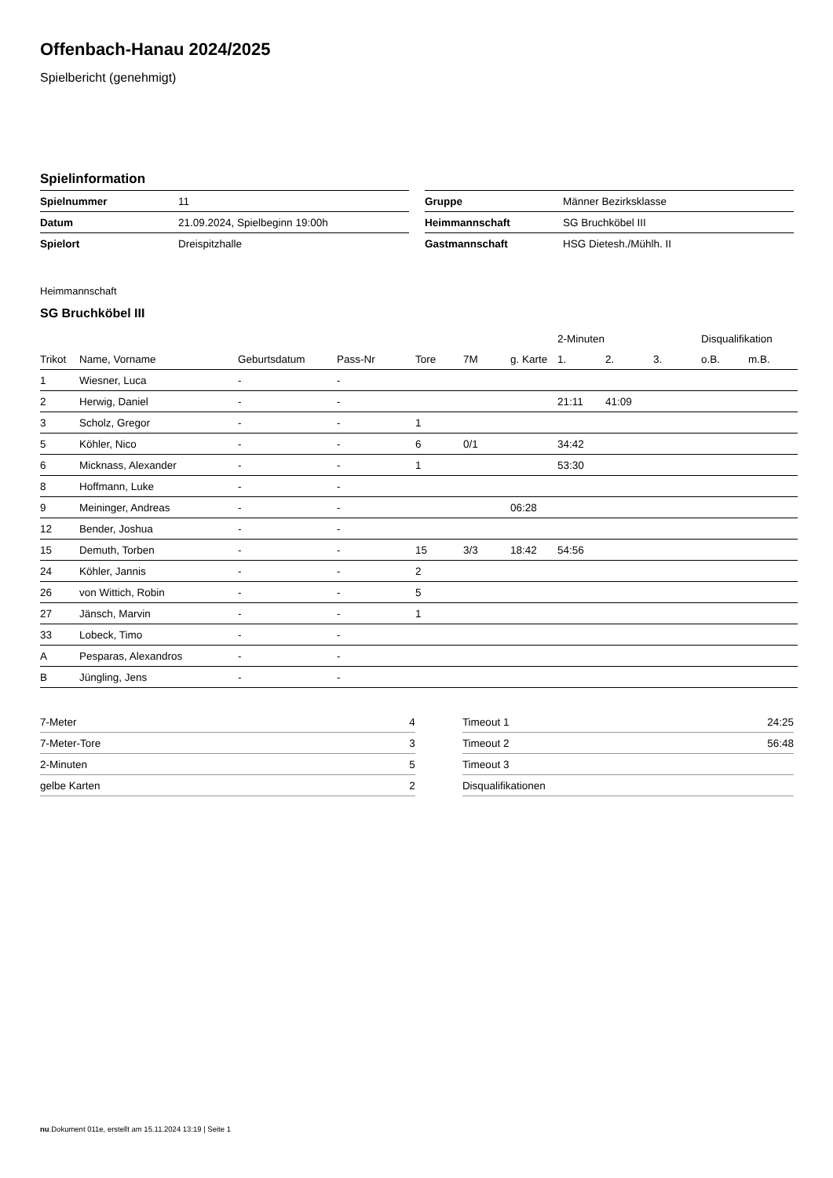Offenbach-Hanau 2024/2025
Spielbericht (genehmigt)
Spielinformation
| Spielnummer | 11 |
| Datum | 21.09.2024, Spielbeginn 19:00h |
| Spielort | Dreispitzhalle |
| Gruppe | Männer Bezirksklasse |
| Heimmannschaft | SG Bruchköbel III |
| Gastmannschaft | HSG Dietesh./Mühlh. II |
Heimmannschaft
SG Bruchköbel III
| | | | | | | | 2-Minuten | | | Disqualifikation | |
| --- | --- | --- | --- | --- | --- | --- | --- | --- | --- | --- | --- |
| Trikot | Name, Vorname | Geburtsdatum | Pass-Nr | Tore | 7M | g. Karte | 1. | 2. | 3. | o.B. | m.B. |
| 1 | Wiesner, Luca | - | - | | | | | | | | |
| 2 | Herwig, Daniel | - | - | | | | 21:11 | 41:09 | | | |
| 3 | Scholz, Gregor | - | - | 1 | | | | | | | |
| 5 | Köhler, Nico | - | - | 6 | 0/1 | | 34:42 | | | | |
| 6 | Micknass, Alexander | - | - | 1 | | | 53:30 | | | | |
| 8 | Hoffmann, Luke | - | - | | | | | | | | |
| 9 | Meininger, Andreas | - | - | | | 06:28 | | | | | |
| 12 | Bender, Joshua | - | - | | | | | | | | |
| 15 | Demuth, Torben | - | - | 15 | 3/3 | 18:42 | 54:56 | | | | |
| 24 | Köhler, Jannis | - | - | 2 | | | | | | | |
| 26 | von Wittich, Robin | - | - | 5 | | | | | | | |
| 27 | Jänsch, Marvin | - | - | 1 | | | | | | | |
| 33 | Lobeck, Timo | - | - | | | | | | | | |
| A | Pesparas, Alexandros | - | - | | | | | | | | |
| B | Jüngling, Jens | - | - | | | | | | | | |
| 7-Meter | 4 |
| 7-Meter-Tore | 3 |
| 2-Minuten | 5 |
| gelbe Karten | 2 |
| Timeout 1 | 24:25 |
| Timeout 2 | 56:48 |
| Timeout 3 | |
| Disqualifikationen | |
nu.Dokument 011e, erstellt am 15.11.2024 13:19 | Seite 1